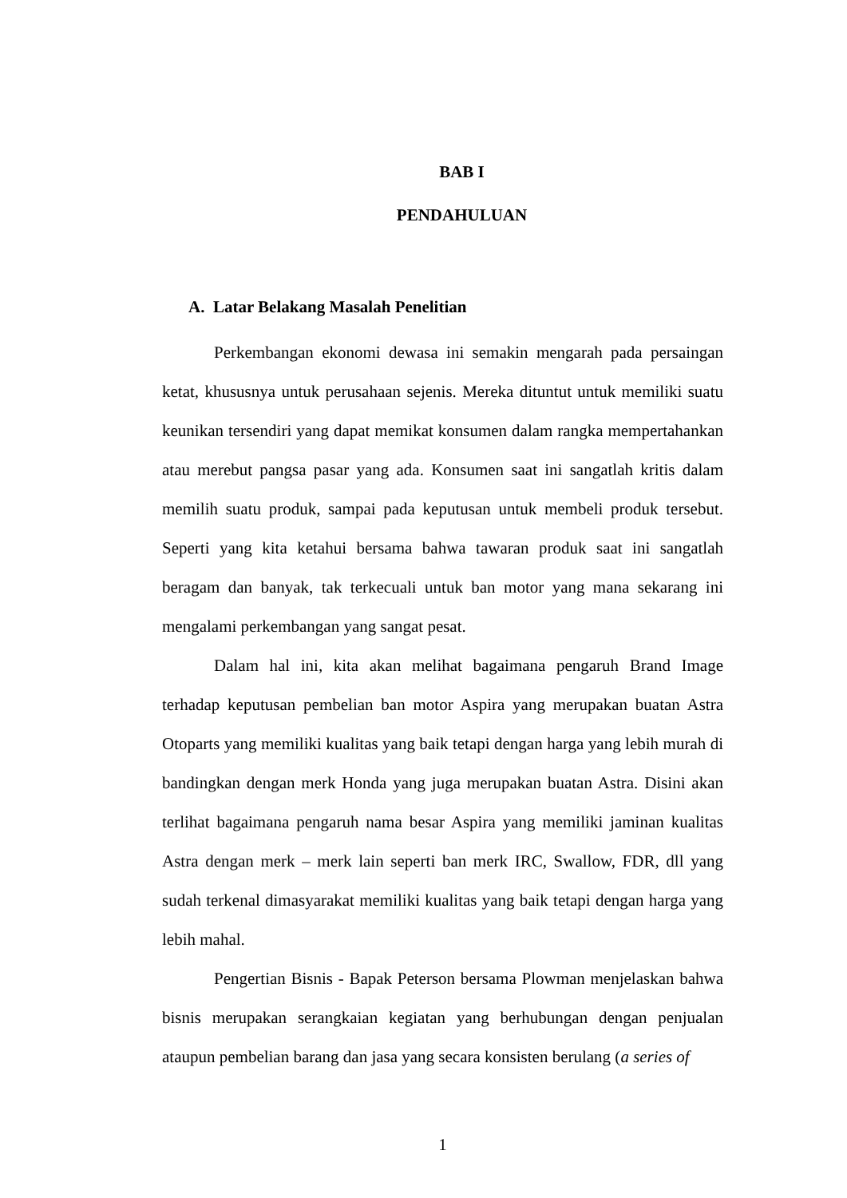BAB I
PENDAHULUAN
A. Latar Belakang Masalah Penelitian
Perkembangan ekonomi dewasa ini semakin mengarah pada persaingan ketat, khususnya untuk perusahaan sejenis. Mereka dituntut untuk memiliki suatu keunikan tersendiri yang dapat memikat konsumen dalam rangka mempertahankan atau merebut pangsa pasar yang ada. Konsumen saat ini sangatlah kritis dalam memilih suatu produk, sampai pada keputusan untuk membeli produk tersebut. Seperti yang kita ketahui bersama bahwa tawaran produk saat ini sangatlah beragam dan banyak, tak terkecuali untuk ban motor yang mana sekarang ini mengalami perkembangan yang sangat pesat.
Dalam hal ini, kita akan melihat bagaimana pengaruh Brand Image terhadap keputusan pembelian ban motor Aspira yang merupakan buatan Astra Otoparts yang memiliki kualitas yang baik tetapi dengan harga yang lebih murah di bandingkan dengan merk Honda yang juga merupakan buatan Astra. Disini akan terlihat bagaimana pengaruh nama besar Aspira yang memiliki jaminan kualitas Astra dengan merk – merk lain seperti ban merk IRC, Swallow, FDR, dll yang sudah terkenal dimasyarakat memiliki kualitas yang baik tetapi dengan harga yang lebih mahal.
Pengertian Bisnis - Bapak Peterson bersama Plowman menjelaskan bahwa bisnis merupakan serangkaian kegiatan yang berhubungan dengan penjualan ataupun pembelian barang dan jasa yang secara konsisten berulang (a series of
1